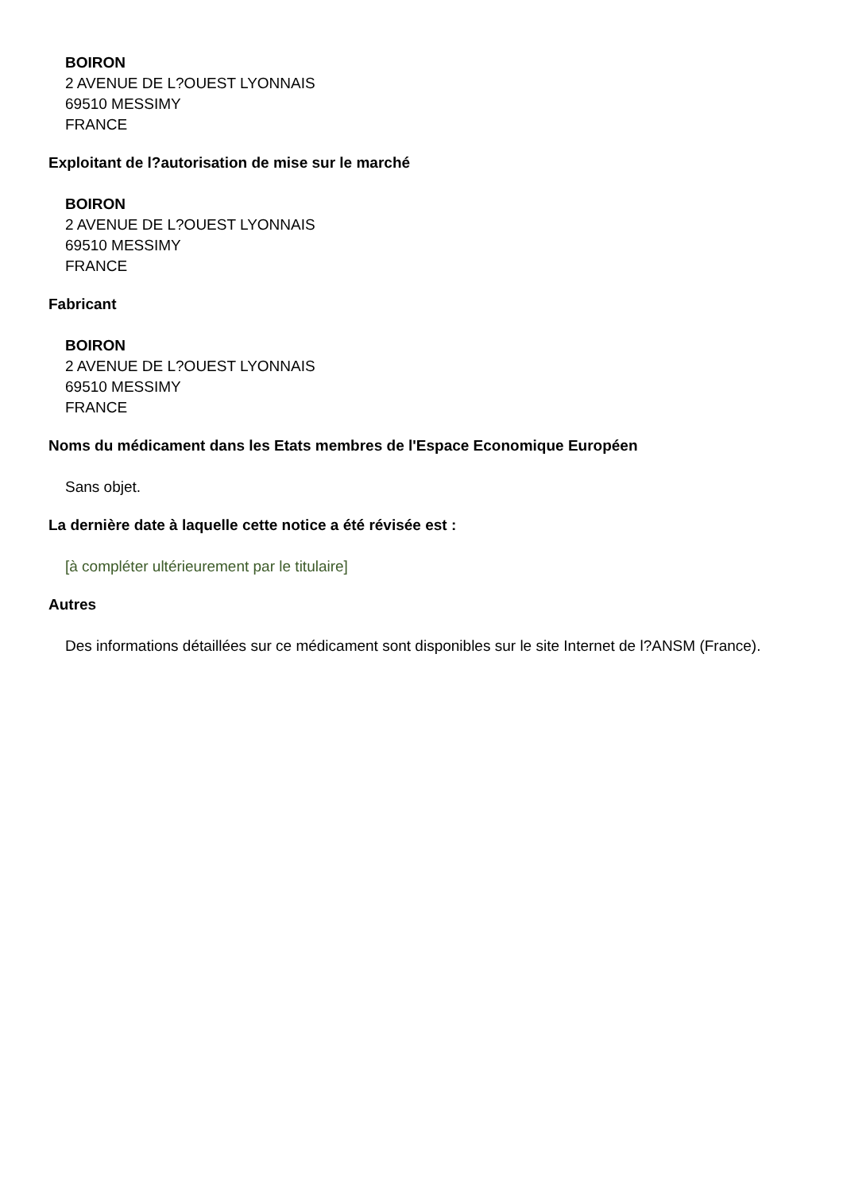BOIRON
2 AVENUE DE L?OUEST LYONNAIS
69510 MESSIMY
FRANCE
Exploitant de l?autorisation de mise sur le marché
BOIRON
2 AVENUE DE L?OUEST LYONNAIS
69510 MESSIMY
FRANCE
Fabricant
BOIRON
2 AVENUE DE L?OUEST LYONNAIS
69510 MESSIMY
FRANCE
Noms du médicament dans les Etats membres de l'Espace Economique Européen
Sans objet.
La dernière date à laquelle cette notice a été révisée est :
[à compléter ultérieurement par le titulaire]
Autres
Des informations détaillées sur ce médicament sont disponibles sur le site Internet de l?ANSM (France).